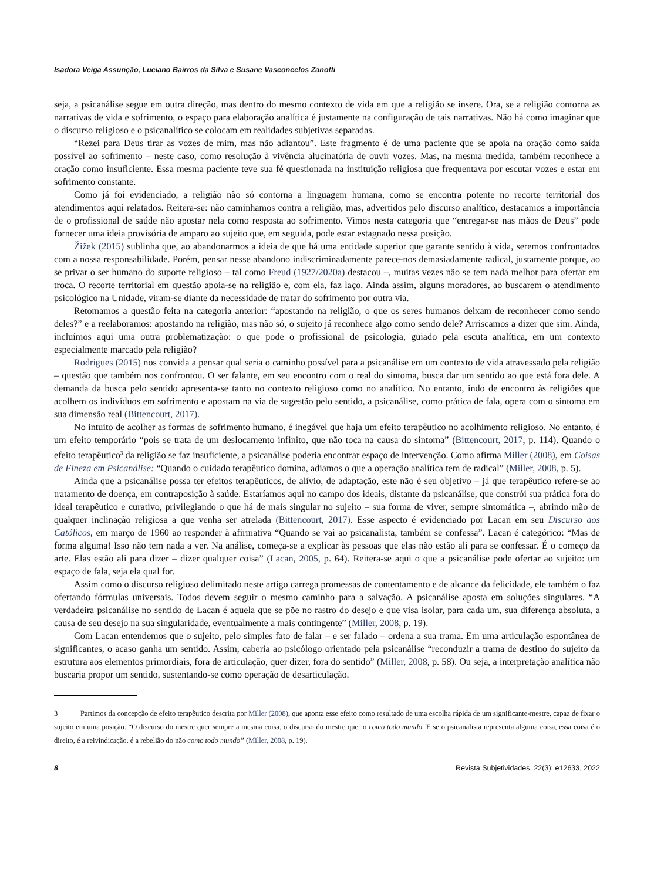Isadora Veiga Assunção, Luciano Bairros da Silva e Susane Vasconcelos Zanotti
seja, a psicanálise segue em outra direção, mas dentro do mesmo contexto de vida em que a religião se insere. Ora, se a religião contorna as narrativas de vida e sofrimento, o espaço para elaboração analítica é justamente na configuração de tais narrativas. Não há como imaginar que o discurso religioso e o psicanalítico se colocam em realidades subjetivas separadas.
“Rezei para Deus tirar as vozes de mim, mas não adiantou”. Este fragmento é de uma paciente que se apoia na oração como saída possível ao sofrimento – neste caso, como resolução à vivência alucinatória de ouvir vozes. Mas, na mesma medida, também reconhece a oração como insuficiente. Essa mesma paciente teve sua fé questionada na instituição religiosa que frequentava por escutar vozes e estar em sofrimento constante.
Como já foi evidenciado, a religião não só contorna a linguagem humana, como se encontra potente no recorte territorial dos atendimentos aqui relatados. Reitera-se: não caminhamos contra a religião, mas, advertidos pelo discurso analítico, destacamos a importância de o profissional de saúde não apostar nela como resposta ao sofrimento. Vimos nesta categoria que “entregar-se nas mãos de Deus” pode fornecer uma ideia provisória de amparo ao sujeito que, em seguida, pode estar estagnado nessa posição.
Žižek (2015) sublinha que, ao abandonarmos a ideia de que há uma entidade superior que garante sentido à vida, seremos confrontados com a nossa responsabilidade. Porém, pensar nesse abandono indiscriminadamente parece-nos demasiadamente radical, justamente porque, ao se privar o ser humano do suporte religioso – tal como Freud (1927/2020a) destacou –, muitas vezes não se tem nada melhor para ofertar em troca. O recorte territorial em questão apoia-se na religião e, com ela, faz laço. Ainda assim, alguns moradores, ao buscarem o atendimento psicológico na Unidade, viram-se diante da necessidade de tratar do sofrimento por outra via.
Retomamos a questão feita na categoria anterior: “apostando na religião, o que os seres humanos deixam de reconhecer como sendo deles?” e a reelaboramos: apostando na religião, mas não só, o sujeito já reconhece algo como sendo dele? Arriscamos a dizer que sim. Ainda, incluímos aqui uma outra problematização: o que pode o profissional de psicologia, guiado pela escuta analítica, em um contexto especialmente marcado pela religião?
Rodrigues (2015) nos convida a pensar qual seria o caminho possível para a psicanálise em um contexto de vida atravessado pela religião – questão que também nos confrontou. O ser falante, em seu encontro com o real do sintoma, busca dar um sentido ao que está fora dele. A demanda da busca pelo sentido apresenta-se tanto no contexto religioso como no analítico. No entanto, indo de encontro às religiões que acolhem os indivíduos em sofrimento e apostam na via de sugestão pelo sentido, a psicanálise, como prática de fala, opera com o sintoma em sua dimensão real (Bittencourt, 2017).
No intuito de acolher as formas de sofrimento humano, é inegável que haja um efeito terapêutico no acolhimento religioso. No entanto, é um efeito temporário “pois se trata de um deslocamento infinito, que não toca na causa do sintoma” (Bittencourt, 2017, p. 114). Quando o efeito terapêutico<sup>3</sup> da religião se faz insuficiente, a psicanálise poderia encontrar espaço de intervenção. Como afirma Miller (2008), em Coisas de Fineza em Psicanálise: “Quando o cuidado terapêutico domina, adiamos o que a operação analítica tem de radical” (Miller, 2008, p. 5).
Ainda que a psicanálise possa ter efeitos terapêuticos, de alívio, de adaptação, este não é seu objetivo – já que terapêutico refere-se ao tratamento de doença, em contraposição à saúde. Estaríamos aqui no campo dos ideais, distante da psicanálise, que constrói sua prática fora do ideal terapêutico e curativo, privilegiando o que há de mais singular no sujeito – sua forma de viver, sempre sintomática –, abrindo mão de qualquer inclinação religiosa a que venha ser atrelada (Bittencourt, 2017). Esse aspecto é evidenciado por Lacan em seu Discurso aos Católicos, em março de 1960 ao responder à afirmativa “Quando se vai ao psicanalista, também se confessa”. Lacan é categórico: “Mas de forma alguma! Isso não tem nada a ver. Na análise, começa-se a explicar às pessoas que elas não estão ali para se confessar. É o começo da arte. Elas estão ali para dizer – dizer qualquer coisa” (Lacan, 2005, p. 64). Reitera-se aqui o que a psicanálise pode ofertar ao sujeito: um espaço de fala, seja ela qual for.
Assim como o discurso religioso delimitado neste artigo carrega promessas de contentamento e de alcance da felicidade, ele também o faz ofertando fórmulas universais. Todos devem seguir o mesmo caminho para a salvação. A psicanálise aposta em soluções singulares. “A verdadeira psicanálise no sentido de Lacan é aquela que se põe no rastro do desejo e que visa isolar, para cada um, sua diferença absoluta, a causa de seu desejo na sua singularidade, eventualmente a mais contingente” (Miller, 2008, p. 19).
Com Lacan entendemos que o sujeito, pelo simples fato de falar – e ser falado – ordena a sua trama. Em uma articulação espontânea de significantes, o acaso ganha um sentido. Assim, caberia ao psicólogo orientado pela psicanálise “reconduzir a trama de destino do sujeito da estrutura aos elementos primordiais, fora de articulação, quer dizer, fora do sentido” (Miller, 2008, p. 58). Ou seja, a interpretação analítica não buscaria propor um sentido, sustentando-se como operação de desarticulação.
3 Partimos da concepção de efeito terapêutico descrita por Miller (2008), que aponta esse efeito como resultado de uma escolha rápida de um significante-mestre, capaz de fixar o sujeito em uma posição. “O discurso do mestre quer sempre a mesma coisa, o discurso do mestre quer o como todo mundo. E se o psicanalista representa alguma coisa, essa coisa é o direito, é a reivindicação, é a rebelião do não como todo mundo” (Miller, 2008, p. 19).
8 Revista Subjetividades, 22(3): e12633, 2022